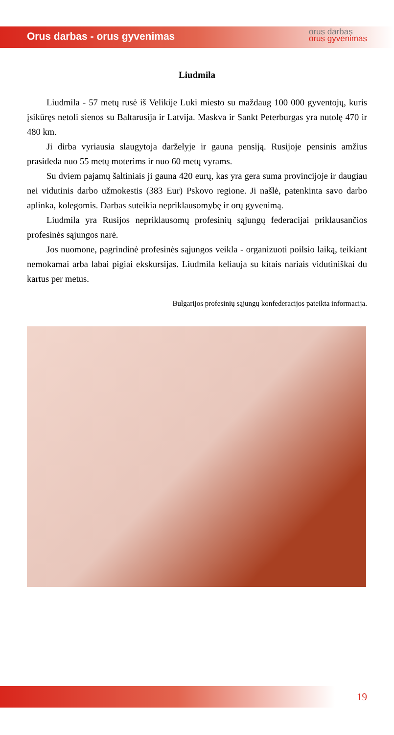Orus darbas - orus gyvenimas
orus darbas
orus gyvenimas
Liudmila
Liudmila - 57 metų rusė iš Velikije Luki miesto su maždaug 100 000 gyventojų, kuris įsikūręs netoli sienos su Baltarusija ir Latvija. Maskva ir Sankt Peterburgas yra nutolę 470 ir 480 km.
Ji dirba vyriausia slaugytoja darželyje ir gauna pensiją. Rusijoje pensinis amžius prasideda nuo 55 metų moterims ir nuo 60 metų vyrams.
Su dviem pajamų šaltiniais ji gauna 420 eurų, kas yra gera suma provincijoje ir daugiau nei vidutinis darbo užmokestis (383 Eur) Pskovo regione. Ji našlė, patenkinta savo darbo aplinka, kolegomis. Darbas suteikia nepriklausomybę ir orų gyvenimą.
Liudmila yra Rusijos nepriklausomų profesinių sąjungų federacijai priklausančios profesinės sąjungos narė.
Jos nuomone, pagrindinė profesinės sąjungos veikla - organizuoti poilsio laiką, teikiant nemokamai arba labai pigiai ekskursijas. Liudmila keliauja su kitais nariais vidutiniškai du kartus per metus.
Bulgarijos profesinių sąjungų konfederacijos pateikta informacija.
19